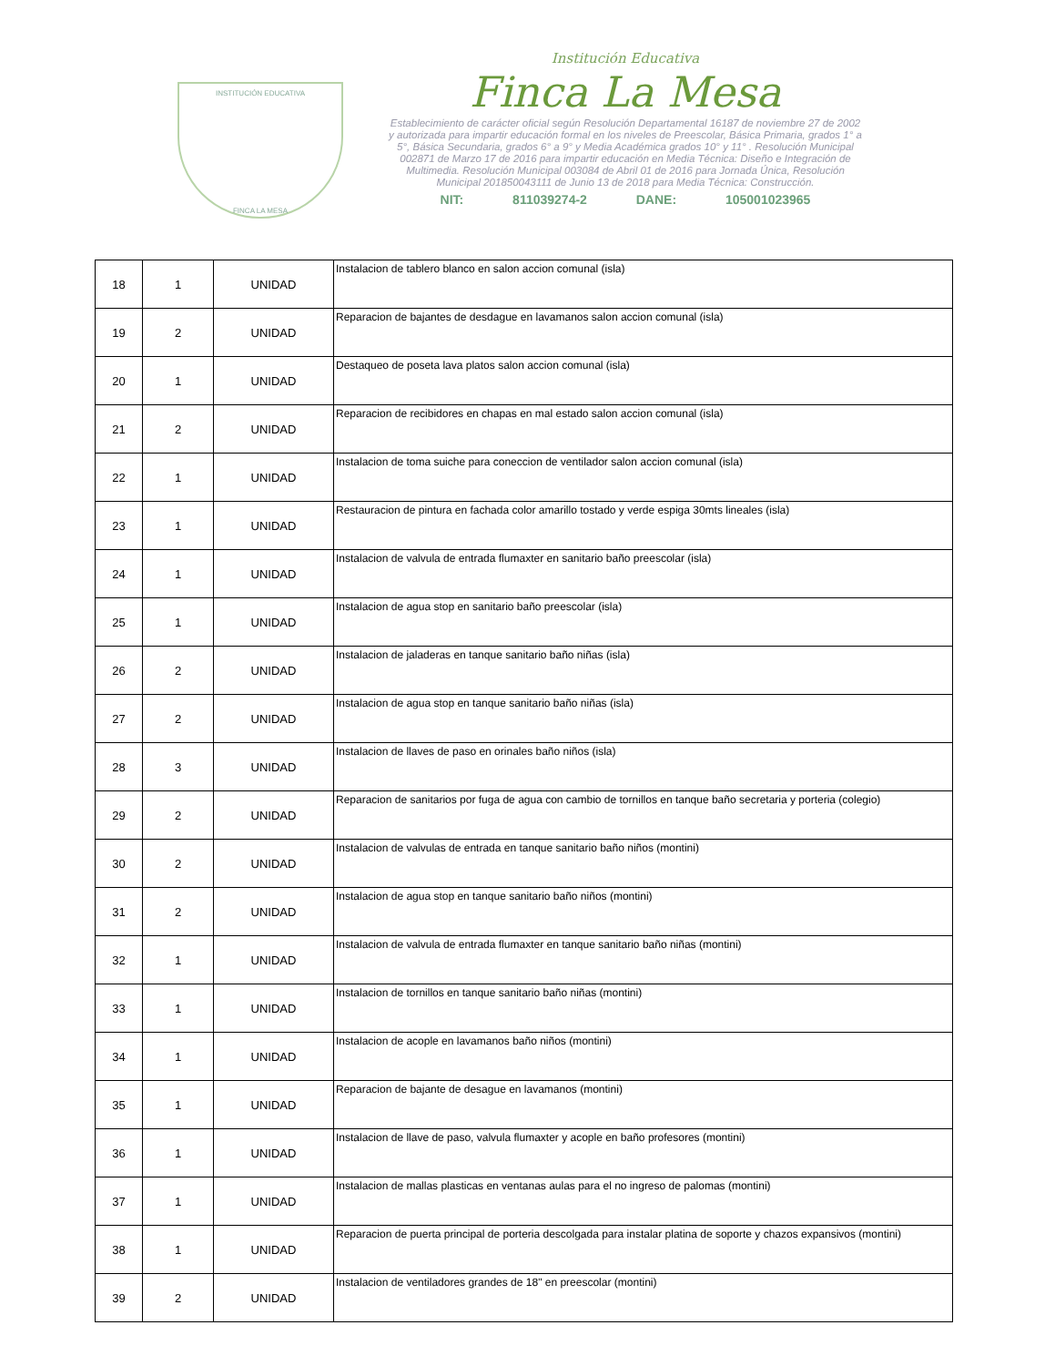INSTITUCIÓN EDUCATIVA
FINCA LA MESA
Institución Educativa
Finca La Mesa
Establecimiento de carácter oficial según Resolución Departamental 16187 de noviembre 27 de 2002 y autorizada para impartir educación formal en los niveles de Preescolar, Básica Primaria, grados 1° a 5°, Básica Secundaria, grados 6° a 9° y Media Académica grados 10° y 11° . Resolución Municipal 002871 de Marzo 17 de 2016 para impartir educación en Media Técnica: Diseño e Integración de Multimedia. Resolución Municipal 003084 de Abril 01 de 2016 para Jornada Única, Resolución Municipal 201850043111 de Junio 13 de 2018 para Media Técnica: Construcción.
NIT: 811039274-2 DANE: 105001023965
| 18 | 1 | UNIDAD | Instalacion de tablero blanco en salon accion comunal (isla) |
| 19 | 2 | UNIDAD | Reparacion de bajantes de desdague en lavamanos salon accion comunal (isla) |
| 20 | 1 | UNIDAD | Destaqueo de poseta lava platos salon accion comunal (isla) |
| 21 | 2 | UNIDAD | Reparacion de recibidores en chapas en mal estado salon accion comunal (isla) |
| 22 | 1 | UNIDAD | Instalacion de toma suiche para coneccion de ventilador salon accion comunal (isla) |
| 23 | 1 | UNIDAD | Restauracion de pintura en fachada color amarillo tostado y verde espiga 30mts lineales (isla) |
| 24 | 1 | UNIDAD | Instalacion de valvula de entrada flumaxter en sanitario baño preescolar (isla) |
| 25 | 1 | UNIDAD | Instalacion de agua stop en sanitario baño preescolar (isla) |
| 26 | 2 | UNIDAD | Instalacion de jaladeras en tanque sanitario baño niñas (isla) |
| 27 | 2 | UNIDAD | Instalacion de agua stop en tanque sanitario baño niñas (isla) |
| 28 | 3 | UNIDAD | Instalacion de llaves de paso en orinales baño niños (isla) |
| 29 | 2 | UNIDAD | Reparacion de sanitarios por fuga de agua con cambio de tornillos en tanque baño secretaria y porteria (colegio) |
| 30 | 2 | UNIDAD | Instalacion de valvulas de entrada en tanque sanitario baño niños (montini) |
| 31 | 2 | UNIDAD | Instalacion de agua stop en tanque sanitario baño niños (montini) |
| 32 | 1 | UNIDAD | Instalacion de valvula de entrada flumaxter en tanque sanitario baño niñas (montini) |
| 33 | 1 | UNIDAD | Instalacion de tornillos en tanque sanitario baño niñas (montini) |
| 34 | 1 | UNIDAD | Instalacion de acople en lavamanos baño niños (montini) |
| 35 | 1 | UNIDAD | Reparacion de bajante de desague en lavamanos (montini) |
| 36 | 1 | UNIDAD | Instalacion de llave de paso, valvula flumaxter y acople en baño profesores (montini) |
| 37 | 1 | UNIDAD | Instalacion de mallas plasticas en ventanas aulas para el no ingreso de palomas (montini) |
| 38 | 1 | UNIDAD | Reparacion de puerta principal de porteria descolgada para instalar platina de soporte y chazos expansivos (montini) |
| 39 | 2 | UNIDAD | Instalacion de ventiladores grandes de 18" en preescolar (montini) |